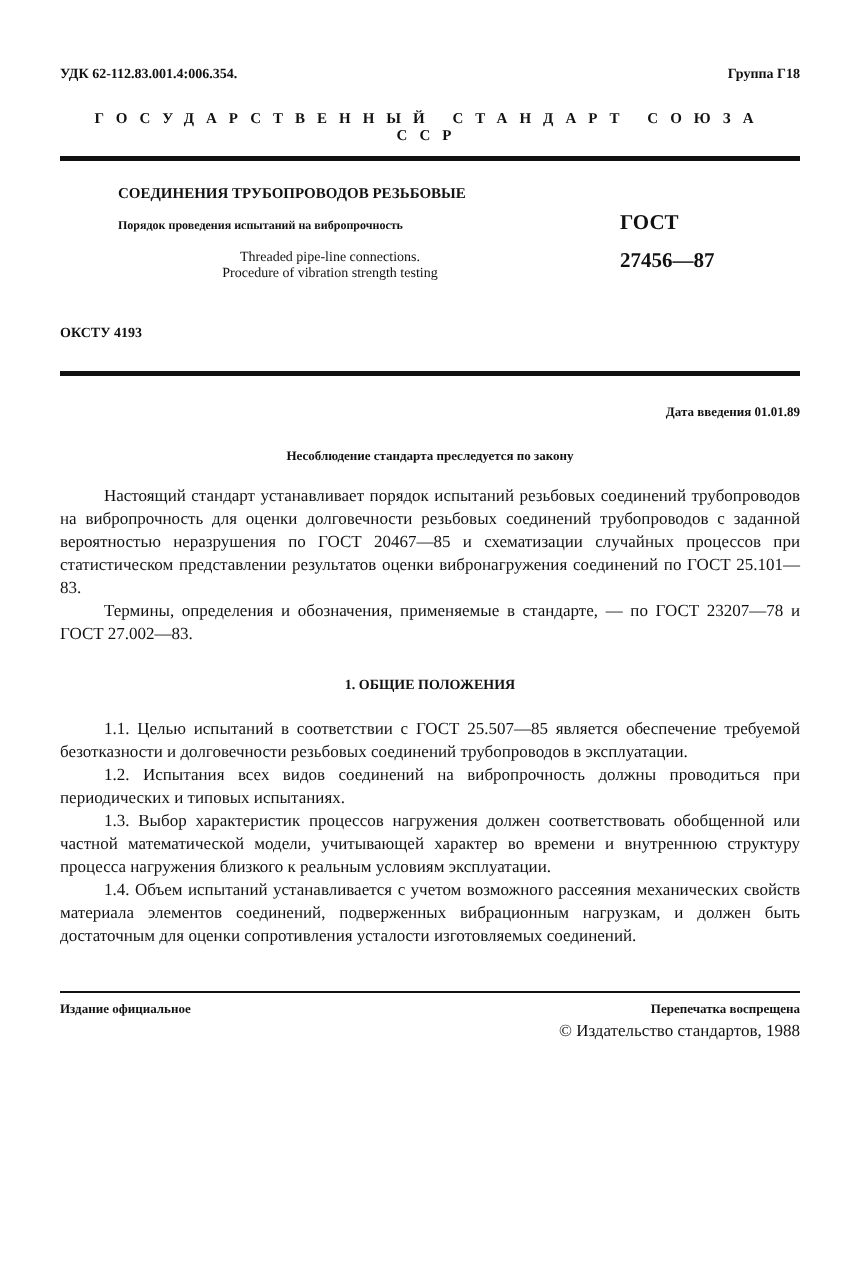УДК 62-112.83.001.4:006.354. Группа Г18
ГОСУДАРСТВЕННЫЙ СТАНДАРТ СОЮЗА ССР
СОЕДИНЕНИЯ ТРУБОПРОВОДОВ РЕЗЬБОВЫЕ
Порядок проведения испытаний на вибропрочность
Threaded pipe-line connections.
Procedure of vibration strength testing
ГОСТ
27456—87
ОКСТУ 4193
Дата введения 01.01.89
Несоблюдение стандарта преследуется по закону
Настоящий стандарт устанавливает порядок испытаний резьбовых соединений трубопроводов на вибропрочность для оценки долговечности резьбовых соединений трубопроводов с заданной вероятностью неразрушения по ГОСТ 20467—85 и схематизации случайных процессов при статистическом представлении результатов оценки вибронагружения соединений по ГОСТ 25.101—83.
Термины, определения и обозначения, применяемые в стандарте, — по ГОСТ 23207—78 и ГОСТ 27.002—83.
1. ОБЩИЕ ПОЛОЖЕНИЯ
1.1. Целью испытаний в соответствии с ГОСТ 25.507—85 является обеспечение требуемой безотказности и долговечности резьбовых соединений трубопроводов в эксплуатации.
1.2. Испытания всех видов соединений на вибропрочность должны проводиться при периодических и типовых испытаниях.
1.3. Выбор характеристик процессов нагружения должен соответствовать обобщенной или частной математической модели, учитывающей характер во времени и внутреннюю структуру процесса нагружения близкого к реальным условиям эксплуатации.
1.4. Объем испытаний устанавливается с учетом возможного рассеяния механических свойств материала элементов соединений, подверженных вибрационным нагрузкам, и должен быть достаточным для оценки сопротивления усталости изготовляемых соединений.
Издание официальное Перепечатка воспрещена
© Издательство стандартов, 1988